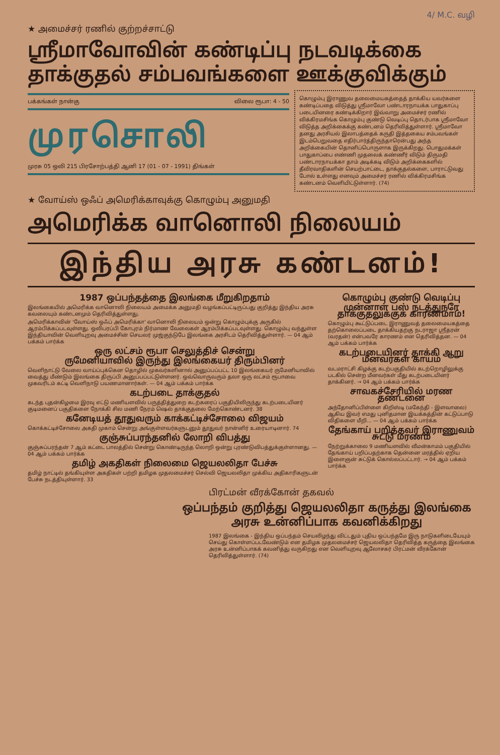4/ M.C. வழி
★ அமைச்சர் ரணில் குற்றச்சாட்டு
ஸ்ரீமாவோவின் கண்டிப்பு நடவடிக்கை
தாக்குதல் சம்பவங்களை ஊக்குவிக்கும்
பக்கங்கள் நான்கு விலை ரூபா: 4 - 50
முரசொலி
முரசு 05 ஒலி 215 பிரசோற்பத்தி ஆனி 17 (01 - 07 - 1991) திங்கள்
கொழும்பு இராணுவ தலைமையகத்தைத் தாக்கிய யவர்களை கண்டிப்பதை விடுத்து ஸ்ரீமாவோ பண்டாரநாயக்க பாதுகாப்பு படையினரை கண்டிக்கிறார் இவ்வாறு அமைச்சர் ரணில் விக்கிரமசிங்க கொழும்பு குண்டு வெடிப்பு தொடர்பாக ஸ்ரீமாவோ விடுத்த அறிக்கைக்கு கண்டனம் தெரிவித்துள்ளார். ஸ்ரீமாவோ தனது அரசியல் இலாபத்தைக் கருதி இத்தகைய சம்பவங்கள் இடம்பெறுவதை எதிர்பார்த்திருந்தாரென்பது அந்த அறிக்கையின் தொனிப்பொருளாக இருக்கிறது. பொதுமக்கள் பாதுகாப்பை எண்ணி முதலைக் கண்ணீர் விடும் திருமதி பண்டாரநாயக்கா தாம் அடிக்கடி விடும் அறிக்கைகளில் தீவிரவாதிகளின் செயற்பாட்டை, தாக்குதல்களை, பாராட்டுவது போல் உள்ளது எனவும் அமைச்சர் ரணில் விக்கிரமசிங்க கண்டனம் வெளியிட்டுள்ளார். (74)
★ வோய்ஸ் ஒஃப் அமெரிக்காவுக்கு கொழும்பு அனுமதி
அமெரிக்க வானொலி நிலையம்
இந்திய அரசு கண்டனம்!
1987 ஒப்பந்தத்தை இலங்கை மீறுகிறதாம்
இலங்கையில் அமெரிக்க வானொலி நிலையம் அமைக்க அனுமதி வழங்கப்பட்டிருப்பது குறித்து இந்திய அரசு கவலையும் கண்டனமும் தெரிவித்துள்ளது.
அமெரிக்காவின் 'வோய்ஸ் ஒஃப் அமெரிக்கா' வானொலி நிலையம் ஒன்று கொழும்புக்கு அருகில் ஆரம்பிக்கப்படவுள்ளது. ஒலிபரப்பி கோபுரம் நிர்மாண வேலைகள் ஆரம்பிக்கப்படவுள்ளது. கொழும்பு வந்துள்ள இந்தியாவின் வெளியுறவு அமைச்சின் செயலர் முஜ்குந்டுபே இலங்கை அரசிடம் தெரிவித்துள்ளார். — 04 ஆம் பக்கம் பார்க்க
ஒரு லட்சம் ரூபா செலுத்திச் சென்று
ருமேனியாவில் இருந்து இலங்கையர் திரும்பினர்
வெளிநாட்டு வேலை வாய்ப்புக்கென தொழில் முகவர்களினால் அனுப்பப்பட்ட 10 இலங்கையர் ருமேனியாவில் வைத்து மீண்டும் இலங்கை திருப்பி அனுப்பப்பட்டுள்ளனர். ஒவ்வொருவரும் தலா ஒரு லட்சம் ரூபாவை முகவரிடம் கட்டி வெளிநாடு பயணமானார்கள். — 04 ஆம் பக்கம் பார்க்க
கடற்படை தாக்குதல்
கடந்த புதன்கிழமை இரவு எட்டு மணியளவில் பருத்தித்துறை கடற்கரைப் பகுதியிலிருந்து கடற்படையினர் குடிமனைப் பகுதிகளை நோக்கி சில மணி நேரம் ஷெல் தாக்குதலை மேற்கொண்டனர். 38
கனேடியத் தூதுவரும் காக்கட்டிச்சோலை விஜயம்
கொக்கட்டிச்சோலை அகதி முகாம் சென்று அங்குள்ளவர்களுடனும் தூதுவர் நான்னிர் உரையாடினார். 74
குஞ்சுப்பரந்தனில் லோறி விபத்து
குஞ்சுப்பரந்தன் 7 ஆம் கட்டை பாலத்தில் சென்று கொண்டிருந்த லொறி ஒன்று புரண்டுவிபத்துக்குள்ளானது. — 04 ஆம் பக்கம் பார்க்க
தமிழ் அகதிகள் நிலைமை ஜெயலலிதா பேச்சு
தமிழ் நாட்டில் தங்கியுள்ள அகதிகள் பற்றி தமிழக முதலமைச்சர் செல்வி ஜெயலலிதா முக்கிய அதிகாரிகளுடன் பேச்சு நடத்தியுள்ளார். 33
கொழும்பு குண்டு வெடிப்பு
முன்னாள் பஸ் நடத்துநரே தாக்குதலுக்குக் காரணமாம்!
கொழும்பு கூட்டுப்படை இராணுவத் தலைமையகத்தை தற்கொலைப்படை தாக்கியதற்கு நடராஜா ஸ்ரீதரன் (வரதன்) என்பவரே காரணம் என தெரிவித்தன. — 04 ஆம் பக்கம் பார்க்க
கடற்படையினர் தாக்கி ஆறு மீனவர்கள் காயம்
வடமராட்சி கிழக்கு கடற்பகுதியில் கடற்றொழிலுக்கு படகில் சென்ற மீனவர்கள் மீது கடற்படையினர் தாக்கினர். → 04 ஆம் பக்கம் பார்க்க
சாவகச்சேரியில் மரண தண்டனை
அந்தோனிப்பிள்ளை கிறிஸ்டி (மகேந்தி - இளவாலை) ஆகிய இவர் எமது புனிதமான இயக்கத்தின் கட்டுப்பாடு விதிகளை மீறி... — 04 ஆம் பக்கம் பார்க்க
தேங்காய் பறித்தவர் இராணுவம் சுட்டு மரணம்
நேற்றுக்காலை 9 மணியளவில் வீமன்காமம் பகுதியில் தேங்காய் பறிப்பதற்காக தென்னை மரத்தில் ஏறிய இளைஞன் சுட்டுக் கொல்லப்பட்டார். → 04 ஆம் பக்கம் பார்க்க
பிரட்மன் வீரக்கோன் தகவல்
ஒப்பந்தம் குறித்து ஜெயலலிதா கருத்து இலங்கை அரசு உன்னிப்பாக கவனிக்கிறது
1987 இலங்கை - இந்திய ஒப்பந்தம் செயலிழந்து விட்டதும் புதிய ஒப்பந்தமே இரு நாடுகளிடையேயும் செய்து கொள்ளப்படவேண்டும் என தமிழக முதலமைச்சர் ஜெயலலிதா தெரிவித்த கருத்தை இலங்கை அரசு உன்னிப்பாகக் கவனித்து வருகிறது என வெளியுறவு ஆலோசகர் பிரட்மன் வீரக்கோன் தெரிவித்துள்ளார். (74)